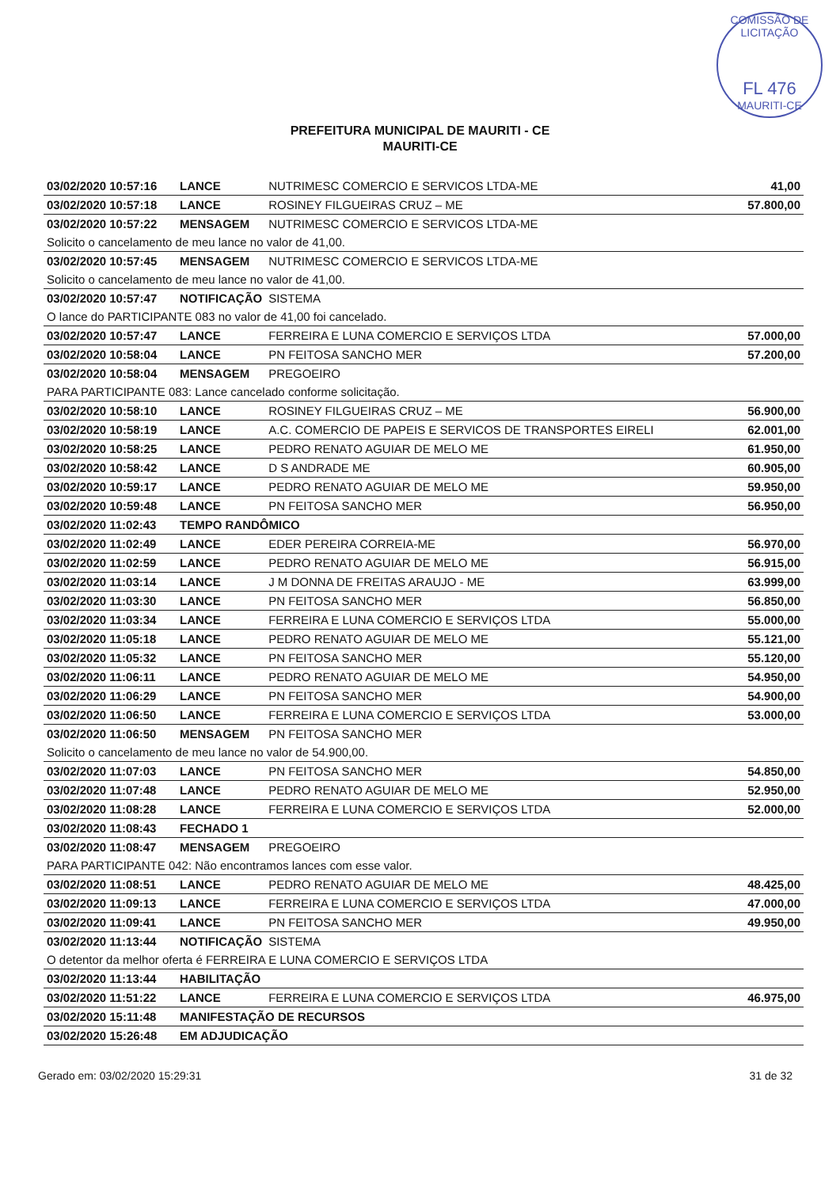COMISSÃO DE LICITAÇÃO
FL 476
MAURITI-CE
PREFEITURA MUNICIPAL DE MAURITI - CE
MAURITI-CE
| 03/02/2020 10:57:16 | LANCE | NUTRIMESC COMERCIO E SERVICOS LTDA-ME | 41,00 |
| 03/02/2020 10:57:18 | LANCE | ROSINEY FILGUEIRAS CRUZ – ME | 57.800,00 |
| 03/02/2020 10:57:22 | MENSAGEM | NUTRIMESC COMERCIO E SERVICOS LTDA-ME | |
| Solicito o cancelamento de meu lance no valor de 41,00. | | | |
| 03/02/2020 10:57:45 | MENSAGEM | NUTRIMESC COMERCIO E SERVICOS LTDA-ME | |
| Solicito o cancelamento de meu lance no valor de 41,00. | | | |
| 03/02/2020 10:57:47 | NOTIFICAÇÃO | SISTEMA | |
| O lance do PARTICIPANTE 083 no valor de 41,00 foi cancelado. | | | |
| 03/02/2020 10:57:47 | LANCE | FERREIRA E LUNA COMERCIO E SERVIÇOS LTDA | 57.000,00 |
| 03/02/2020 10:58:04 | LANCE | PN FEITOSA SANCHO MER | 57.200,00 |
| 03/02/2020 10:58:04 | MENSAGEM | PREGOEIRO | |
| PARA PARTICIPANTE 083: Lance cancelado conforme solicitação. | | | |
| 03/02/2020 10:58:10 | LANCE | ROSINEY FILGUEIRAS CRUZ – ME | 56.900,00 |
| 03/02/2020 10:58:19 | LANCE | A.C. COMERCIO DE PAPEIS E SERVICOS DE TRANSPORTES EIRELI | 62.001,00 |
| 03/02/2020 10:58:25 | LANCE | PEDRO RENATO AGUIAR DE MELO ME | 61.950,00 |
| 03/02/2020 10:58:42 | LANCE | D S ANDRADE ME | 60.905,00 |
| 03/02/2020 10:59:17 | LANCE | PEDRO RENATO AGUIAR DE MELO ME | 59.950,00 |
| 03/02/2020 10:59:48 | LANCE | PN FEITOSA SANCHO MER | 56.950,00 |
| 03/02/2020 11:02:43 | TEMPO RANDÔMICO | | |
| 03/02/2020 11:02:49 | LANCE | EDER PEREIRA CORREIA-ME | 56.970,00 |
| 03/02/2020 11:02:59 | LANCE | PEDRO RENATO AGUIAR DE MELO ME | 56.915,00 |
| 03/02/2020 11:03:14 | LANCE | J M DONNA DE FREITAS ARAUJO - ME | 63.999,00 |
| 03/02/2020 11:03:30 | LANCE | PN FEITOSA SANCHO MER | 56.850,00 |
| 03/02/2020 11:03:34 | LANCE | FERREIRA E LUNA COMERCIO E SERVIÇOS LTDA | 55.000,00 |
| 03/02/2020 11:05:18 | LANCE | PEDRO RENATO AGUIAR DE MELO ME | 55.121,00 |
| 03/02/2020 11:05:32 | LANCE | PN FEITOSA SANCHO MER | 55.120,00 |
| 03/02/2020 11:06:11 | LANCE | PEDRO RENATO AGUIAR DE MELO ME | 54.950,00 |
| 03/02/2020 11:06:29 | LANCE | PN FEITOSA SANCHO MER | 54.900,00 |
| 03/02/2020 11:06:50 | LANCE | FERREIRA E LUNA COMERCIO E SERVIÇOS LTDA | 53.000,00 |
| 03/02/2020 11:06:50 | MENSAGEM | PN FEITOSA SANCHO MER | |
| Solicito o cancelamento de meu lance no valor de 54.900,00. | | | |
| 03/02/2020 11:07:03 | LANCE | PN FEITOSA SANCHO MER | 54.850,00 |
| 03/02/2020 11:07:48 | LANCE | PEDRO RENATO AGUIAR DE MELO ME | 52.950,00 |
| 03/02/2020 11:08:28 | LANCE | FERREIRA E LUNA COMERCIO E SERVIÇOS LTDA | 52.000,00 |
| 03/02/2020 11:08:43 | FECHADO 1 | | |
| 03/02/2020 11:08:47 | MENSAGEM | PREGOEIRO | |
| PARA PARTICIPANTE 042: Não encontramos lances com esse valor. | | | |
| 03/02/2020 11:08:51 | LANCE | PEDRO RENATO AGUIAR DE MELO ME | 48.425,00 |
| 03/02/2020 11:09:13 | LANCE | FERREIRA E LUNA COMERCIO E SERVIÇOS LTDA | 47.000,00 |
| 03/02/2020 11:09:41 | LANCE | PN FEITOSA SANCHO MER | 49.950,00 |
| 03/02/2020 11:13:44 | NOTIFICAÇÃO | SISTEMA | |
| O detentor da melhor oferta é FERREIRA E LUNA COMERCIO E SERVIÇOS LTDA | | | |
| 03/02/2020 11:13:44 | HABILITAÇÃO | | |
| 03/02/2020 11:51:22 | LANCE | FERREIRA E LUNA COMERCIO E SERVIÇOS LTDA | 46.975,00 |
| 03/02/2020 15:11:48 | MANIFESTAÇÃO DE RECURSOS | | |
| 03/02/2020 15:26:48 | EM ADJUDICAÇÃO | | |
Gerado em: 03/02/2020 15:29:31 31 de 32